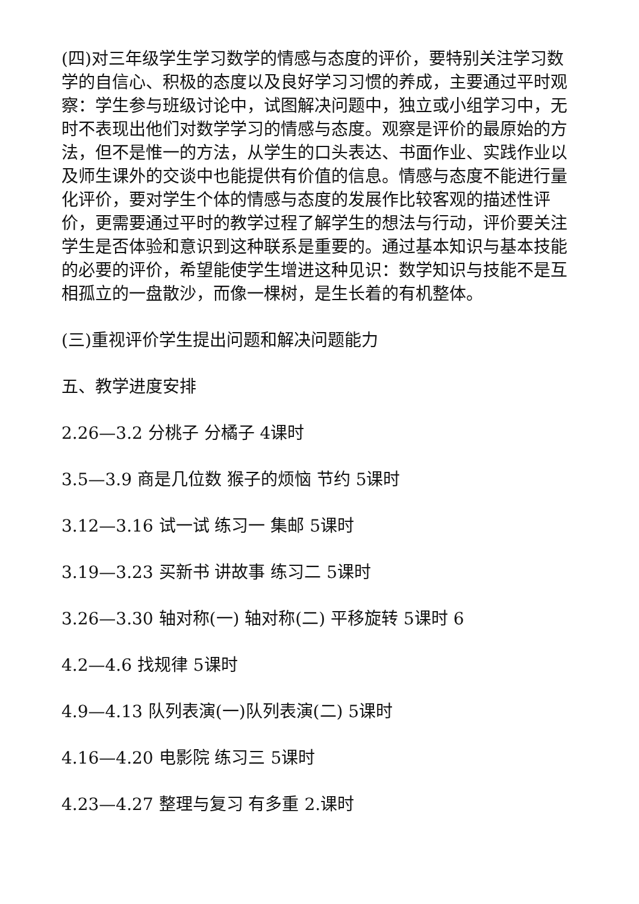(四)对三年级学生学习数学的情感与态度的评价，要特别关注学习数学的自信心、积极的态度以及良好学习习惯的养成，主要通过平时观察：学生参与班级讨论中，试图解决问题中，独立或小组学习中，无时不表现出他们对数学学习的情感与态度。观察是评价的最原始的方法，但不是惟一的方法，从学生的口头表达、书面作业、实践作业以及师生课外的交谈中也能提供有价值的信息。情感与态度不能进行量化评价，要对学生个体的情感与态度的发展作比较客观的描述性评价，更需要通过平时的教学过程了解学生的想法与行动，评价要关注学生是否体验和意识到这种联系是重要的。通过基本知识与基本技能的必要的评价，希望能使学生增进这种见识：数学知识与技能不是互相孤立的一盘散沙，而像一棵树，是生长着的有机整体。
(三)重视评价学生提出问题和解决问题能力
五、教学进度安排
2.26—3.2 分桃子 分橘子 4课时
3.5—3.9 商是几位数 猴子的烦恼 节约 5课时
3.12—3.16 试一试 练习一 集邮 5课时
3.19—3.23 买新书 讲故事 练习二 5课时
3.26—3.30 轴对称(一) 轴对称(二) 平移旋转 5课时 6
4.2—4.6 找规律 5课时
4.9—4.13 队列表演(一)队列表演(二) 5课时
4.16—4.20 电影院 练习三 5课时
4.23—4.27 整理与复习 有多重 2.课时